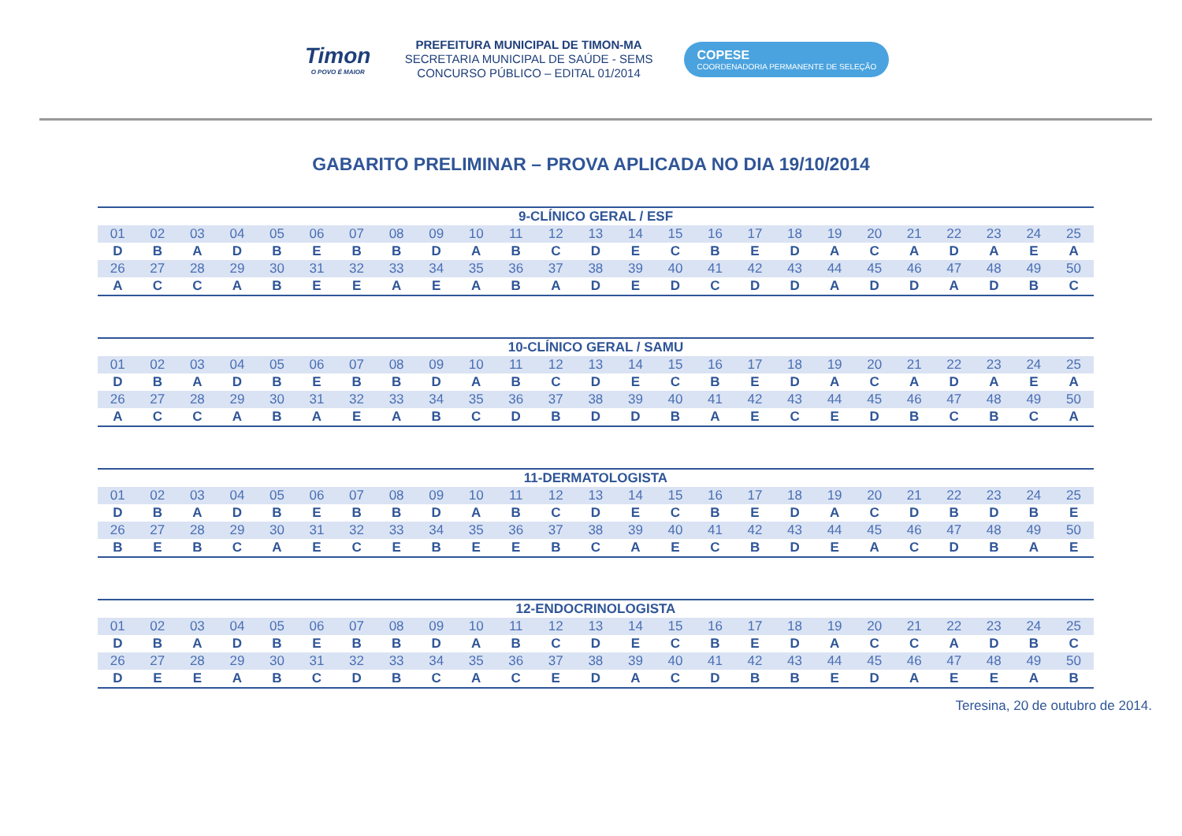Timon
O POVO É MAIOR
PREFEITURA MUNICIPAL DE TIMON-MA
SECRETARIA MUNICIPAL DE SAÚDE - SEMS
CONCURSO PÚBLICO – EDITAL 01/2014
COPESE
COORDENADORIA PERMANENTE DE SELEÇÃO
GABARITO PRELIMINAR – PROVA APLICADA NO DIA 19/10/2014
| 9-CLÍNICO GERAL / ESF | | | | | | | | | | | | | | | | | | | | | | | | |
| --- | --- | --- | --- | --- | --- | --- | --- | --- | --- | --- | --- | --- | --- | --- | --- | --- | --- | --- | --- | --- | --- | --- | --- | --- |
| 01 | 02 | 03 | 04 | 05 | 06 | 07 | 08 | 09 | 10 | 11 | 12 | 13 | 14 | 15 | 16 | 17 | 18 | 19 | 20 | 21 | 22 | 23 | 24 | 25 |
| D | B | A | D | B | E | B | B | D | A | B | C | D | E | C | B | E | D | A | C | A | D | A | E | A |
| 26 | 27 | 28 | 29 | 30 | 31 | 32 | 33 | 34 | 35 | 36 | 37 | 38 | 39 | 40 | 41 | 42 | 43 | 44 | 45 | 46 | 47 | 48 | 49 | 50 |
| A | C | C | A | B | E | E | A | E | A | B | A | D | E | D | C | D | D | A | D | D | A | D | B | C |
| 10-CLÍNICO GERAL / SAMU | | | | | | | | | | | | | | | | | | | | | | | | |
| --- | --- | --- | --- | --- | --- | --- | --- | --- | --- | --- | --- | --- | --- | --- | --- | --- | --- | --- | --- | --- | --- | --- | --- | --- |
| 01 | 02 | 03 | 04 | 05 | 06 | 07 | 08 | 09 | 10 | 11 | 12 | 13 | 14 | 15 | 16 | 17 | 18 | 19 | 20 | 21 | 22 | 23 | 24 | 25 |
| D | B | A | D | B | E | B | B | D | A | B | C | D | E | C | B | E | D | A | C | A | D | A | E | A |
| 26 | 27 | 28 | 29 | 30 | 31 | 32 | 33 | 34 | 35 | 36 | 37 | 38 | 39 | 40 | 41 | 42 | 43 | 44 | 45 | 46 | 47 | 48 | 49 | 50 |
| A | C | C | A | B | A | E | A | B | C | D | B | D | D | B | A | E | C | E | D | B | C | B | C | A |
| 11-DERMATOLOGISTA | | | | | | | | | | | | | | | | | | | | | | | | |
| --- | --- | --- | --- | --- | --- | --- | --- | --- | --- | --- | --- | --- | --- | --- | --- | --- | --- | --- | --- | --- | --- | --- | --- | --- |
| 01 | 02 | 03 | 04 | 05 | 06 | 07 | 08 | 09 | 10 | 11 | 12 | 13 | 14 | 15 | 16 | 17 | 18 | 19 | 20 | 21 | 22 | 23 | 24 | 25 |
| D | B | A | D | B | E | B | B | D | A | B | C | D | E | C | B | E | D | A | C | D | B | D | B | E |
| 26 | 27 | 28 | 29 | 30 | 31 | 32 | 33 | 34 | 35 | 36 | 37 | 38 | 39 | 40 | 41 | 42 | 43 | 44 | 45 | 46 | 47 | 48 | 49 | 50 |
| B | E | B | C | A | E | C | E | B | E | E | B | C | A | E | C | B | D | E | A | C | D | B | A | E |
| 12-ENDOCRINOLOGISTA | | | | | | | | | | | | | | | | | | | | | | | | |
| --- | --- | --- | --- | --- | --- | --- | --- | --- | --- | --- | --- | --- | --- | --- | --- | --- | --- | --- | --- | --- | --- | --- | --- | --- |
| 01 | 02 | 03 | 04 | 05 | 06 | 07 | 08 | 09 | 10 | 11 | 12 | 13 | 14 | 15 | 16 | 17 | 18 | 19 | 20 | 21 | 22 | 23 | 24 | 25 |
| D | B | A | D | B | E | B | B | D | A | B | C | D | E | C | B | E | D | A | C | C | A | D | B | C |
| 26 | 27 | 28 | 29 | 30 | 31 | 32 | 33 | 34 | 35 | 36 | 37 | 38 | 39 | 40 | 41 | 42 | 43 | 44 | 45 | 46 | 47 | 48 | 49 | 50 |
| D | E | E | A | B | C | D | B | C | A | C | E | D | A | C | D | B | B | E | D | A | E | E | A | B |
Teresina, 20 de outubro de 2014.